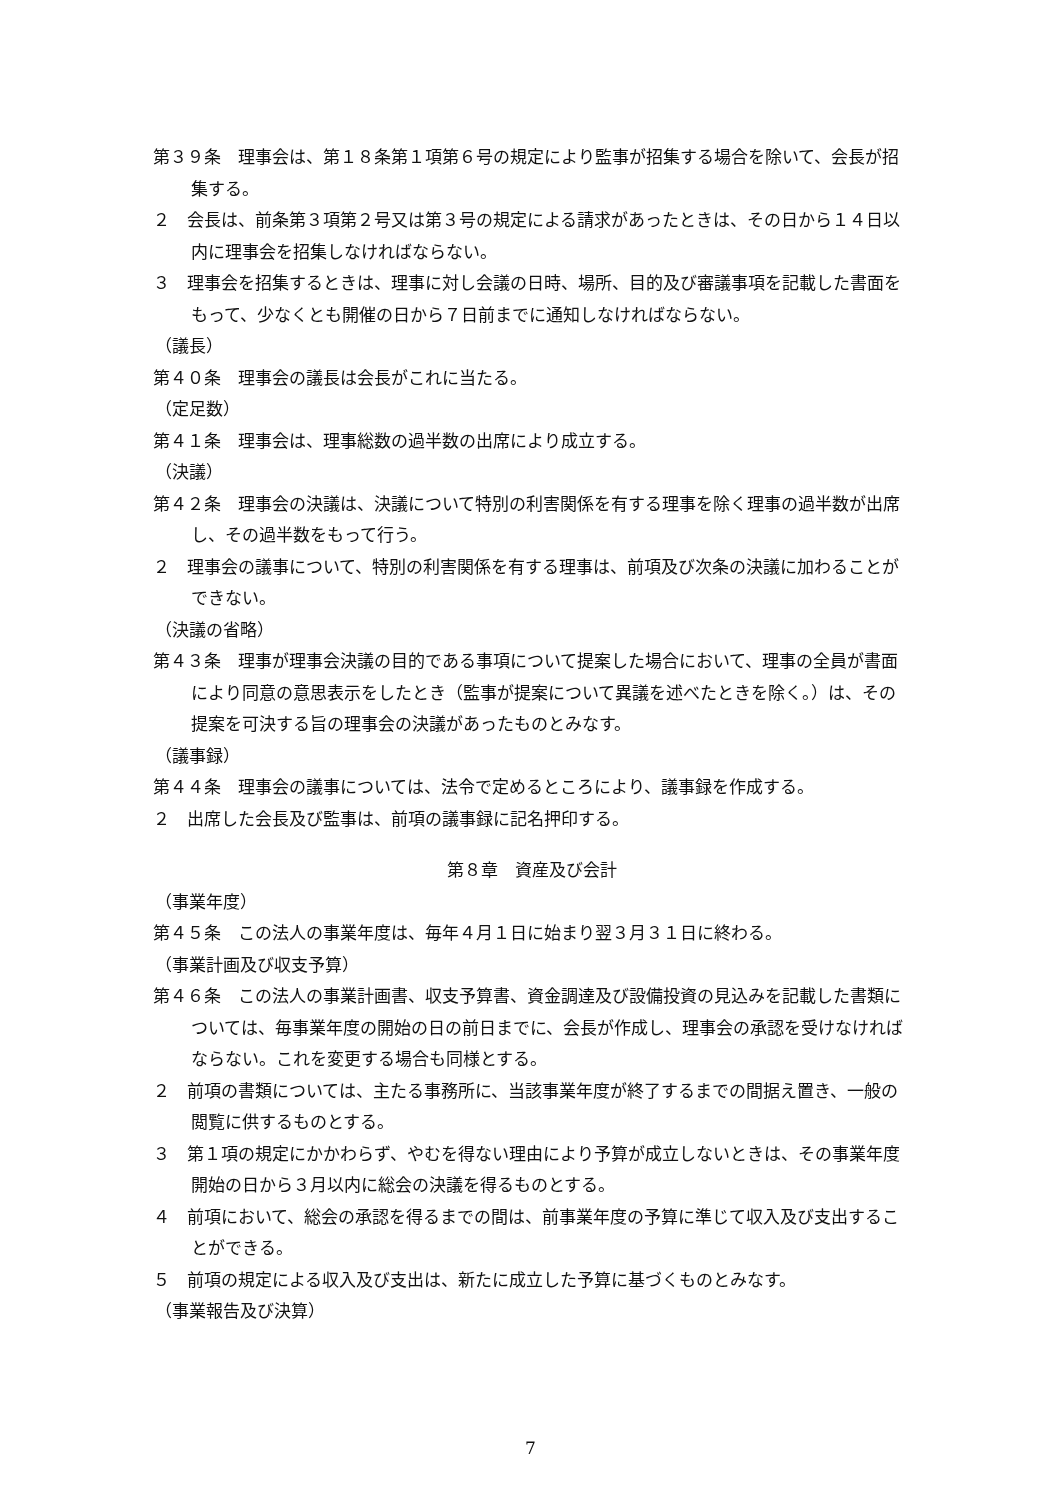第３９条　理事会は、第１８条第１項第６号の規定により監事が招集する場合を除いて、会長が招集する。
２　会長は、前条第３項第２号又は第３号の規定による請求があったときは、その日から１４日以内に理事会を招集しなければならない。
３　理事会を招集するときは、理事に対し会議の日時、場所、目的及び審議事項を記載した書面をもって、少なくとも開催の日から７日前までに通知しなければならない。
（議長）
第４０条　理事会の議長は会長がこれに当たる。
（定足数）
第４１条　理事会は、理事総数の過半数の出席により成立する。
（決議）
第４２条　理事会の決議は、決議について特別の利害関係を有する理事を除く理事の過半数が出席し、その過半数をもって行う。
２　理事会の議事について、特別の利害関係を有する理事は、前項及び次条の決議に加わることができない。
（決議の省略）
第４３条　理事が理事会決議の目的である事項について提案した場合において、理事の全員が書面により同意の意思表示をしたとき（監事が提案について異議を述べたときを除く。）は、その提案を可決する旨の理事会の決議があったものとみなす。
（議事録）
第４４条　理事会の議事については、法令で定めるところにより、議事録を作成する。
２　出席した会長及び監事は、前項の議事録に記名押印する。
第８章　資産及び会計
（事業年度）
第４５条　この法人の事業年度は、毎年４月１日に始まり翌３月３１日に終わる。
（事業計画及び収支予算）
第４６条　この法人の事業計画書、収支予算書、資金調達及び設備投資の見込みを記載した書類については、毎事業年度の開始の日の前日までに、会長が作成し、理事会の承認を受けなければならない。これを変更する場合も同様とする。
２　前項の書類については、主たる事務所に、当該事業年度が終了するまでの間据え置き、一般の閲覧に供するものとする。
３　第１項の規定にかかわらず、やむを得ない理由により予算が成立しないときは、その事業年度開始の日から３月以内に総会の決議を得るものとする。
４　前項において、総会の承認を得るまでの間は、前事業年度の予算に準じて収入及び支出することができる。
５　前項の規定による収入及び支出は、新たに成立した予算に基づくものとみなす。
（事業報告及び決算）
7